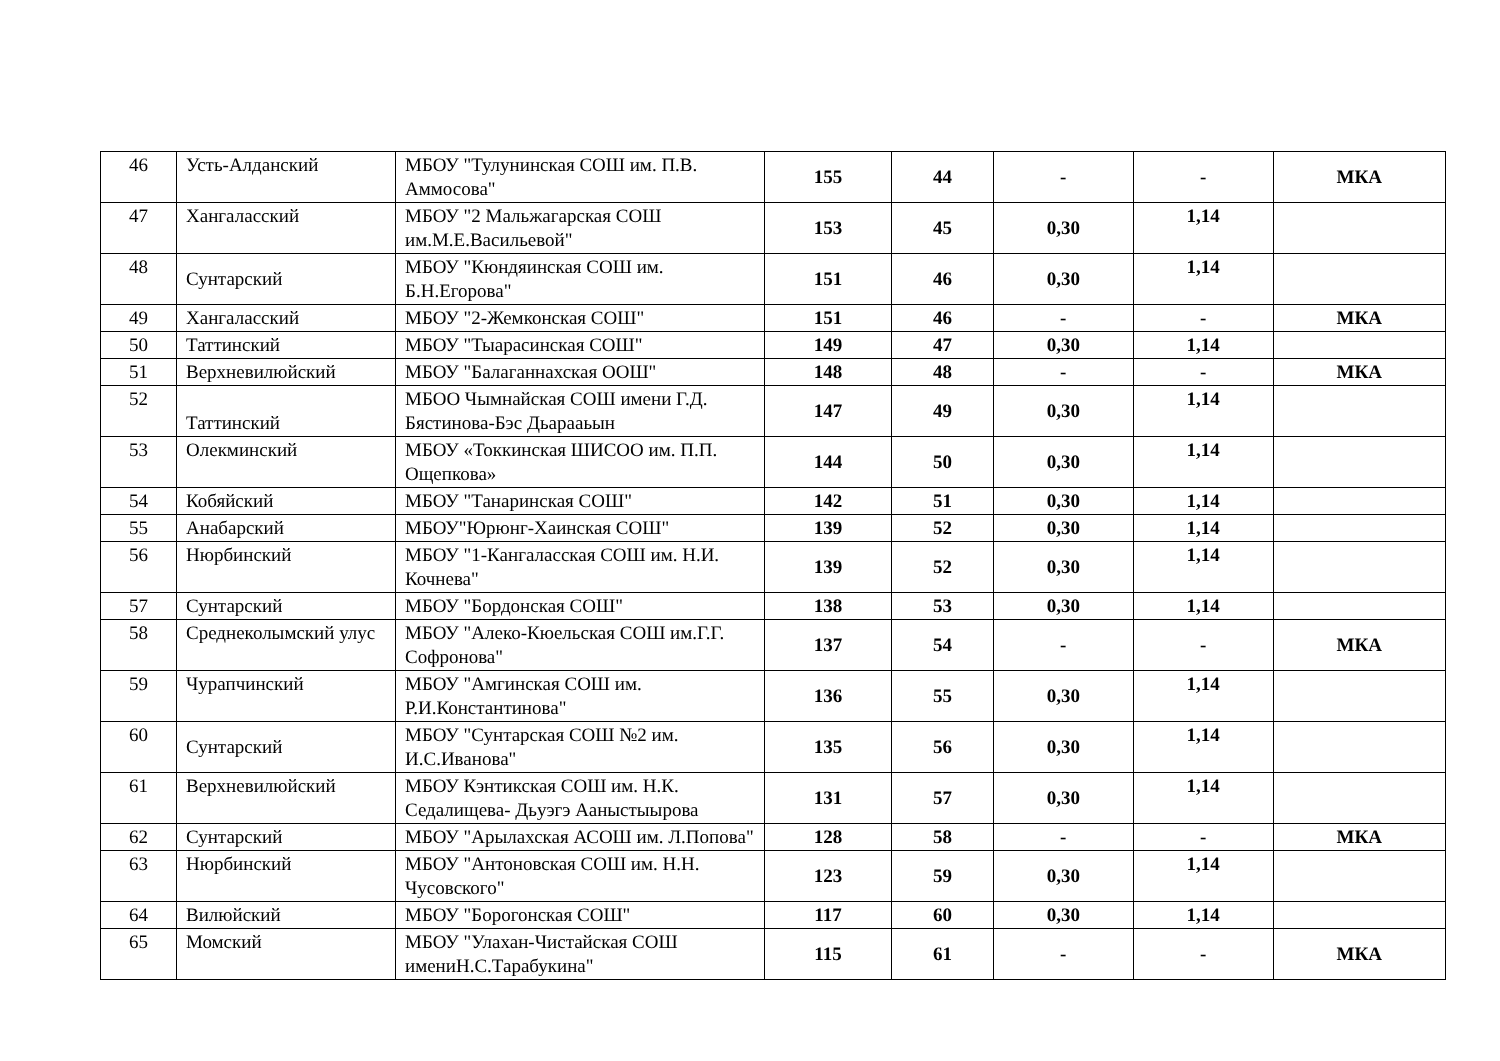| 46 | Усть-Алданский | МБОУ "Тулунинская СОШ им. П.В. Аммосова" | 155 | 44 | - | - | МКА |
| 47 | Хангаласский | МБОУ "2 Мальжагарская СОШ им.М.Е.Васильевой" | 153 | 45 | 0,30 | 1,14 | |
| 48 | Сунтарский | МБОУ "Кюндяинская СОШ им. Б.Н.Егорова" | 151 | 46 | 0,30 | 1,14 | |
| 49 | Хангаласский | МБОУ "2-Жемконская СОШ" | 151 | 46 | - | - | МКА |
| 50 | Таттинский | МБОУ "Тыарасинская СОШ" | 149 | 47 | 0,30 | 1,14 | |
| 51 | Верхневилюйский | МБОУ "Балаганнахская ООШ" | 148 | 48 | - | - | МКА |
| 52 | Таттинский | МБОО Чымнайская СОШ имени Г.Д. Бястинова-Бэс Дьарааьын | 147 | 49 | 0,30 | 1,14 | |
| 53 | Олекминский | МБОУ «Токкинская ШИСОО им. П.П. Ощепкова» | 144 | 50 | 0,30 | 1,14 | |
| 54 | Кобяйский | МБОУ "Танаринская СОШ" | 142 | 51 | 0,30 | 1,14 | |
| 55 | Анабарский | МБОУ"Юрюнг-Хаинская СОШ" | 139 | 52 | 0,30 | 1,14 | |
| 56 | Нюрбинский | МБОУ "1-Кангаласская СОШ им. Н.И. Кочнева" | 139 | 52 | 0,30 | 1,14 | |
| 57 | Сунтарский | МБОУ "Бордонская СОШ" | 138 | 53 | 0,30 | 1,14 | |
| 58 | Среднеколымский улус | МБОУ "Алеко-Кюельская СОШ им.Г.Г. Софронова" | 137 | 54 | - | - | МКА |
| 59 | Чурапчинский | МБОУ "Амгинская СОШ им. Р.И.Константинова" | 136 | 55 | 0,30 | 1,14 | |
| 60 | Сунтарский | МБОУ "Сунтарская СОШ №2 им. И.С.Иванова" | 135 | 56 | 0,30 | 1,14 | |
| 61 | Верхневилюйский | МБОУ Кэнтикская СОШ им. Н.К. Седалищева- Дьуэгэ Ааныстыырова | 131 | 57 | 0,30 | 1,14 | |
| 62 | Сунтарский | МБОУ "Арылахская АСОШ им. Л.Попова" | 128 | 58 | - | - | МКА |
| 63 | Нюрбинский | МБОУ "Антоновская СОШ им. Н.Н. Чусовского" | 123 | 59 | 0,30 | 1,14 | |
| 64 | Вилюйский | МБОУ "Борогонская СОШ" | 117 | 60 | 0,30 | 1,14 | |
| 65 | Момский | МБОУ "Улахан-Чистайская СОШ имениН.С.Тарабукина" | 115 | 61 | - | - | МКА |